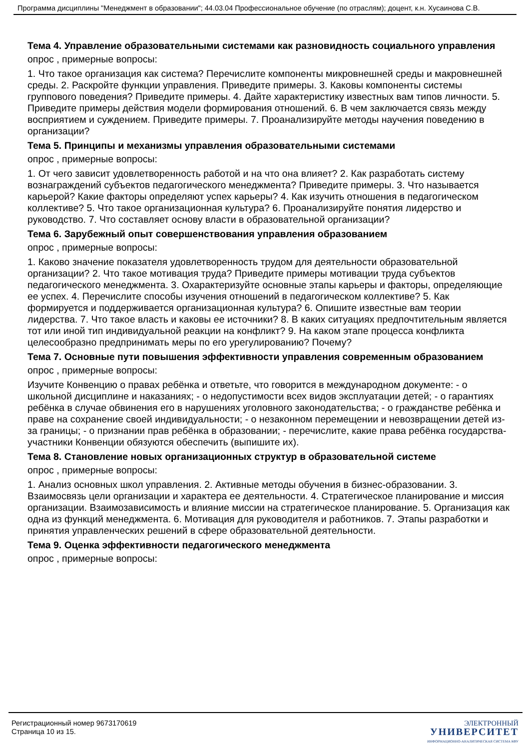Программа дисциплины "Менеджмент в образовании"; 44.03.04 Профессиональное обучение (по отраслям); доцент, к.н. Хусаинова С.В.
Тема 4. Управление образовательными системами как разновидность социального управления
опрос , примерные вопросы:
1. Что такое организация как система? Перечислите компоненты микровнешней среды и макровнешней среды. 2. Раскройте функции управления. Приведите примеры. 3. Каковы компоненты системы группового поведения? Приведите примеры. 4. Дайте характеристику известных вам типов личности. 5. Приведите примеры действия модели формирования отношений. 6. В чем заключается связь между восприятием и суждением. Приведите примеры. 7. Проанализируйте методы научения поведению в организации?
Тема 5. Принципы и механизмы управления образовательными системами
опрос , примерные вопросы:
1. От чего зависит удовлетворенность работой и на что она влияет? 2. Как разработать систему вознаграждений субъектов педагогического менеджмента? Приведите примеры. 3. Что называется карьерой? Какие факторы определяют успех карьеры? 4. Как изучить отношения в педагогическом коллективе? 5. Что такое организационная культура? 6. Проанализируйте понятия лидерство и руководство. 7. Что составляет основу власти в образовательной организации?
Тема 6. Зарубежный опыт совершенствования управления образованием
опрос , примерные вопросы:
1. Каково значение показателя удовлетворенность трудом для деятельности образовательной организации? 2. Что такое мотивация труда? Приведите примеры мотивации труда субъектов педагогического менеджмента. 3. Охарактеризуйте основные этапы карьеры и факторы, определяющие ее успех. 4. Перечислите способы изучения отношений в педагогическом коллективе? 5. Как формируется и поддерживается организационная культура? 6. Опишите известные вам теории лидерства. 7. Что такое власть и каковы ее источники? 8. В каких ситуациях предпочтительным является тот или иной тип индивидуальной реакции на конфликт? 9. На каком этапе процесса конфликта целесообразно предпринимать меры по его урегулированию? Почему?
Тема 7. Основные пути повышения эффективности управления современным образованием
опрос , примерные вопросы:
Изучите Конвенцию о правах ребёнка и ответьте, что говорится в международном документе: - о школьной дисциплине и наказаниях; - о недопустимости всех видов эксплуатации детей; - о гарантиях ребёнка в случае обвинения его в нарушениях уголовного законодательства; - о гражданстве ребёнка и праве на сохранение своей индивидуальности; - о незаконном перемещении и невозвращении детей из-за границы; - о признании прав ребёнка в образовании; - перечислите, какие права ребёнка государства-участники Конвенции обязуются обеспечить (выпишите их).
Тема 8. Становление новых организационных структур в образовательной системе
опрос , примерные вопросы:
1. Анализ основных школ управления. 2. Активные методы обучения в бизнес-образовании. 3. Взаимосвязь цели организации и характера ее деятельности. 4. Стратегическое планирование и миссия организации. Взаимозависимость и влияние миссии на стратегическое планирование. 5. Организация как одна из функций менеджмента. 6. Мотивация для руководителя и работников. 7. Этапы разработки и принятия управленческих решений в сфере образовательной деятельности.
Тема 9. Оценка эффективности педагогического менеджмента
опрос , примерные вопросы:
Регистрационный номер 9673170619
Страница 10 из 15.
ЭЛЕКТРОННЫЙ
УНИВЕРСИТЕТ
ИНФОРМАЦИОННО-АНАЛИТИЧЕСКАЯ СИСТЕМА КФУ